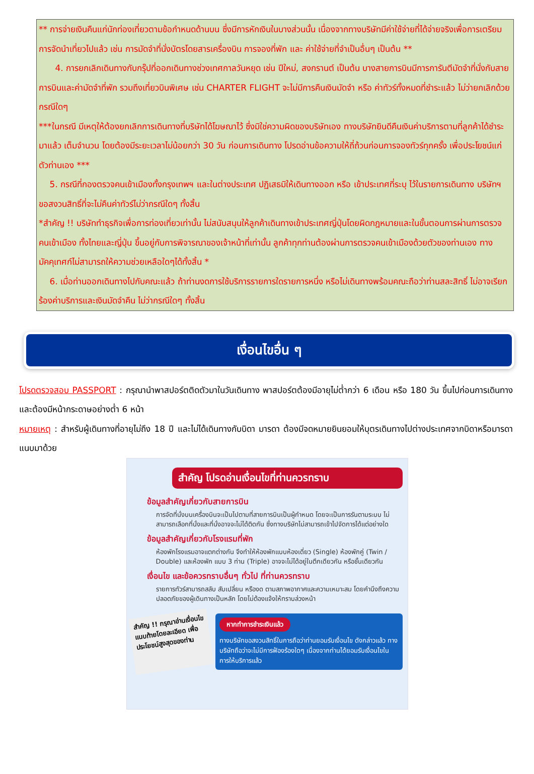** การจ่ายเงินคืนแก่นักท่องเที่ยวตามข้อกำหนดด้านบน ซึ่งมีการหักเงินในบางส่วนนั้น เนื่องจากทางบริษัทมีค่าใช้จ่ายที่ได้จ่ายจริงเพื่อการเตรียมการจัดนำเที่ยวไปแล้ว เช่น การมัดจำที่นั่งบัตรโดยสารเครื่องบิน การจองที่พัก และ ค่าใช้จ่ายที่จำเป็นอื่นๆ เป็นต้น **
4. การยกเลิกเดินทางกับกรุ๊ปที่ออกเดินทางช่วงเทศกาลวันหยุด เช่น ปีใหม่, สงกรานต์ เป็นต้น บางสายการบินมีการการันตีมัดจำที่นั่งกับสายการบินและค่ามัดจำที่พัก รวมถึงเที่ยวบินพิเศษ เช่น CHARTER FLIGHT จะไม่มีการคืนเงินมัดจำ หรือ ค่าทัวร์ทั้งหมดที่ชำระแล้ว ไม่ว่ายกเลิกด้วยกรณีใดๆ
***ในกรณี มีเหตุให้ต้องยกเลิกการเดินทางที่บริษัทได้โฆษณาไว้ ซึ่งมิใช่ความผิดของบริษัทเอง ทางบริษัทยินดีคืนเงินค่าบริการตามที่ลูกค้าได้ชำระมาแล้ว เต็มจำนวน โดยต้องมีระยะเวลาไม่น้อยกว่า 30 วัน ก่อนการเดินทาง โปรดอ่านข้อความให้ถี่ถ้วนก่อนการจองทัวร์ทุกครั้ง เพื่อประโยชน์แก่ตัวท่านเอง ***
5. กรณีที่กองตรวจคนเข้าเมืองทั้งกรุงเทพฯ และในต่างประเทศ ปฏิเสธมิให้เดินทางออก หรือ เข้าประเทศที่ระบุ ไว้ในรายการเดินทาง บริษัทฯ ขอสงวนสิทธิ์ที่จะไม่คืนค่าทัวร์ไม่ว่ากรณีใดๆ ทั้งสิ้น
*สำคัญ !! บริษัททำธุรกิจเพื่อการท่องเที่ยวเท่านั้น ไม่สนับสนุนให้ลูกค้าเดินทางเข้าประเทศญี่ปุ่นโดยผิดกฎหมายและในขั้นตอนการผ่านการตรวจคนเข้าเมือง ทั้งไทยและญี่ปุ่น ขึ้นอยู่กับการพิจารณาของเจ้าหน้าที่เท่านั้น ลูกค้าทุกท่านต้องผ่านการตรวจคนเข้าเมืองด้วยตัวของท่านเอง ทางมัคคุเทศก์ไม่สามารถให้ความช่วยเหลือใดๆได้ทั้งสิ้น *
6. เมื่อท่านออกเดินทางไปกับคณะแล้ว ถ้าท่านงดการใช้บริการรายการใดรายการหนึ่ง หรือไม่เดินทางพร้อมคณะถือว่าท่านสละสิทธิ์ ไม่อาจเรียกร้องค่าบริการและเงินมัดจำคืน ไม่ว่ากรณีใดๆ ทั้งสิ้น
เงื่อนไขอื่น ๆ
โปรดตรวจสอบ PASSPORT : กรุณานำพาสปอร์ตติดตัวมาในวันเดินทาง พาสปอร์ตต้องมีอายุไม่ต่ำกว่า 6 เดือน หรือ 180 วัน ขึ้นไปก่อนการเดินทาง และต้องมีหน้ากระดาษอย่างต่ำ 6 หน้า
หมายเหตุ : สำหรับผู้เดินทางที่อายุไม่ถึง 18 ปี และไม่ได้เดินทางกับบิดา มารดา ต้องมีจดหมายยินยอมให้บุตรเดินทางไปต่างประเทศจากบิดาหรือมารดาแนบมาด้วย
สำคัญ โปรดอ่านเงื่อนไขที่ท่านควรทราบ
ข้อมูลสำคัญเกี่ยวกับสายการบิน
การจัดที่นั่งบนเครื่องบินจะเป็นไปตามที่สายการบินเป็นผู้กำหนด โดยจะเป็นการรันตามระบบ ไม่สามารถเลือกที่นั่งและที่นั่งอาจจะไม่ได้ติดกัน ซึ่งทางบริษัทไม่สามารถเข้าไปจัดการได้แต่อย่างใด
ข้อมูลสำคัญเกี่ยวกับโรงแรมที่พัก
ห้องพักโรงแรมอาจแตกต่างกัน จึงทำให้ห้องพักแบบห้องเดี่ยว (Single) ห้องพักคู่ (Twin / Double) และห้องพัก แบบ 3 ท่าน (Triple) อาจจะไม่ได้อยู่ในตึกเดียวกัน หรือชั้นเดียวกัน
เงื่อนไข และข้อควรทราบอื่นๆ ทั่วไป ที่ท่านควรทราบ
รายการทัวร์สามารถสลับ สับเปลี่ยน หรืองด ตามสภาพอากาศและความเหมาะสม โดยคำนึงถึงความปลอดภัยของผู้เดินทางเป็นหลัก โดยไม่ต้องแจ้งให้ทราบล่วงหน้า
สำคัญ !! กรุณาอ่านเงื่อนไข แนบท้ายโดยละเอียด เพื่อประโยชน์สูงสุดของท่าน
หากทำการชำระเงินแล้ว
ทางบริษัทขอสงวนสิทธิ์ในการถือว่าท่านยอมรับเงื่อนไข ดังกล่าวแล้ว ทางบริษัทถือว่าจะไม่มีการฟ้องร้องใดๆ เนื่องจากท่านได้ยอมรับเงื่อนไขในการให้บริการแล้ว